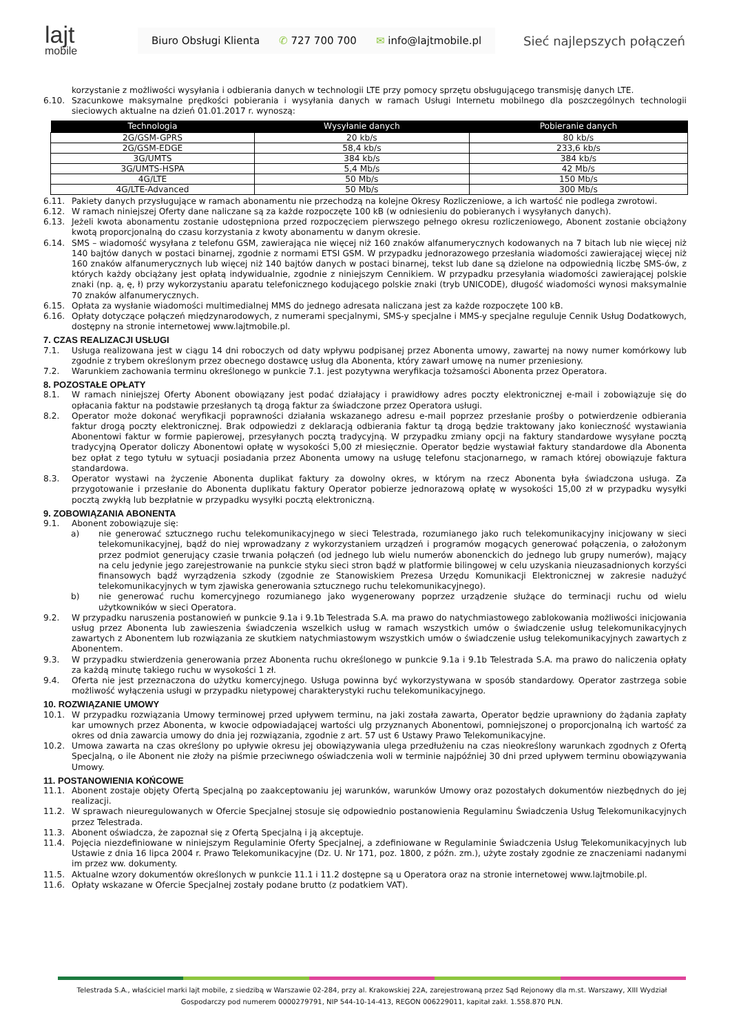lajt
mobile
Biuro Obsługi Klienta ✆ 727 700 700 ✉ info@lajtmobile.pl
Sieć najlepszych połączeń
korzystanie z możliwości wysyłania i odbierania danych w technologii LTE przy pomocy sprzętu obsługującego transmisję danych LTE.
6.10. Szacunkowe maksymalne prędkości pobierania i wysyłania danych w ramach Usługi Internetu mobilnego dla poszczególnych technologii sieciowych aktualne na dzień 01.01.2017 r. wynoszą:
| Technologia | Wysyłanie danych | Pobieranie danych |
| --- | --- | --- |
| 2G/GSM-GPRS | 20 kb/s | 80 kb/s |
| 2G/GSM-EDGE | 58,4 kb/s | 233,6 kb/s |
| 3G/UMTS | 384 kb/s | 384 kb/s |
| 3G/UMTS-HSPA | 5,4 Mb/s | 42 Mb/s |
| 4G/LTE | 50 Mb/s | 150 Mb/s |
| 4G/LTE-Advanced | 50 Mb/s | 300 Mb/s |
6.11. Pakiety danych przysługujące w ramach abonamentu nie przechodzą na kolejne Okresy Rozliczeniowe, a ich wartość nie podlega zwrotowi.
6.12. W ramach niniejszej Oferty dane naliczane są za każde rozpoczęte 100 kB (w odniesieniu do pobieranych i wysyłanych danych).
6.13. Jeżeli kwota abonamentu zostanie udostępniona przed rozpoczęciem pierwszego pełnego okresu rozliczeniowego, Abonent zostanie obciążony kwotą proporcjonalną do czasu korzystania z kwoty abonamentu w danym okresie.
6.14. SMS – wiadomość wysyłana z telefonu GSM, zawierająca nie więcej niż 160 znaków alfanumerycznych kodowanych na 7 bitach lub nie więcej niż 140 bajtów danych w postaci binarnej, zgodnie z normami ETSI GSM. W przypadku jednorazowego przesłania wiadomości zawierającej więcej niż 160 znaków alfanumerycznych lub więcej niż 140 bajtów danych w postaci binarnej, tekst lub dane są dzielone na odpowiednią liczbę SMS-ów, z których każdy obciążany jest opłatą indywidualnie, zgodnie z niniejszym Cennikiem. W przypadku przesyłania wiadomości zawierającej polskie znaki (np. ą, ę, ł) przy wykorzystaniu aparatu telefonicznego kodującego polskie znaki (tryb UNICODE), długość wiadomości wynosi maksymalnie 70 znaków alfanumerycznych.
6.15. Opłata za wysłanie wiadomości multimedialnej MMS do jednego adresata naliczana jest za każde rozpoczęte 100 kB.
6.16. Opłaty dotyczące połączeń międzynarodowych, z numerami specjalnymi, SMS-y specjalne i MMS-y specjalne reguluje Cennik Usług Dodatkowych, dostępny na stronie internetowej www.lajtmobile.pl.
7. CZAS REALIZACJI USŁUGI
7.1. Usługa realizowana jest w ciągu 14 dni roboczych od daty wpływu podpisanej przez Abonenta umowy, zawartej na nowy numer komórkowy lub zgodnie z trybem określonym przez obecnego dostawcę usług dla Abonenta, który zawarł umowę na numer przeniesiony.
7.2. Warunkiem zachowania terminu określonego w punkcie 7.1. jest pozytywna weryfikacja tożsamości Abonenta przez Operatora.
8. POZOSTAŁE OPŁATY
8.1. W ramach niniejszej Oferty Abonent obowiązany jest podać działający i prawidłowy adres poczty elektronicznej e-mail i zobowiązuje się do opłacania faktur na podstawie przesłanych tą drogą faktur za świadczone przez Operatora usługi.
8.2. Operator może dokonać weryfikacji poprawności działania wskazanego adresu e-mail poprzez przesłanie prośby o potwierdzenie odbierania faktur drogą poczty elektronicznej. Brak odpowiedzi z deklaracją odbierania faktur tą drogą będzie traktowany jako konieczność wystawiania Abonentowi faktur w formie papierowej, przesyłanych pocztą tradycyjną. W przypadku zmiany opcji na faktury standardowe wysyłane pocztą tradycyjną Operator doliczy Abonentowi opłatę w wysokości 5,00 zł miesięcznie. Operator będzie wystawiał faktury standardowe dla Abonenta bez opłat z tego tytułu w sytuacji posiadania przez Abonenta umowy na usługę telefonu stacjonarnego, w ramach której obowiązuje faktura standardowa.
8.3. Operator wystawi na życzenie Abonenta duplikat faktury za dowolny okres, w którym na rzecz Abonenta była świadczona usługa. Za przygotowanie i przesłanie do Abonenta duplikatu faktury Operator pobierze jednorazową opłatę w wysokości 15,00 zł w przypadku wysyłki pocztą zwykłą lub bezpłatnie w przypadku wysyłki pocztą elektroniczną.
9. ZOBOWIĄZANIA ABONENTA
9.1. Abonent zobowiązuje się:
a) nie generować sztucznego ruchu telekomunikacyjnego w sieci Telestrada, rozumianego jako ruch telekomunikacyjny inicjowany w sieci telekomunikacyjnej, bądź do niej wprowadzany z wykorzystaniem urządzeń i programów mogących generować połączenia, o założonym przez podmiot generujący czasie trwania połączeń (od jednego lub wielu numerów abonenckich do jednego lub grupy numerów), mający na celu jedynie jego zarejestrowanie na punkcie styku sieci stron bądź w platformie bilingowej w celu uzyskania nieuzasadnionych korzyści finansowych bądź wyrządzenia szkody (zgodnie ze Stanowiskiem Prezesa Urzędu Komunikacji Elektronicznej w zakresie nadużyć telekomunikacyjnych w tym zjawiska generowania sztucznego ruchu telekomunikacyjnego).
b) nie generować ruchu komercyjnego rozumianego jako wygenerowany poprzez urządzenie służące do terminacji ruchu od wielu użytkowników w sieci Operatora.
9.2. W przypadku naruszenia postanowień w punkcie 9.1a i 9.1b Telestrada S.A. ma prawo do natychmiastowego zablokowania możliwości inicjowania usług przez Abonenta lub zawieszenia świadczenia wszelkich usług w ramach wszystkich umów o świadczenie usług telekomunikacyjnych zawartych z Abonentem lub rozwiązania ze skutkiem natychmiastowym wszystkich umów o świadczenie usług telekomunikacyjnych zawartych z Abonentem.
9.3. W przypadku stwierdzenia generowania przez Abonenta ruchu określonego w punkcie 9.1a i 9.1b Telestrada S.A. ma prawo do naliczenia opłaty za każdą minutę takiego ruchu w wysokości 1 zł.
9.4. Oferta nie jest przeznaczona do użytku komercyjnego. Usługa powinna być wykorzystywana w sposób standardowy. Operator zastrzega sobie możliwość wyłączenia usługi w przypadku nietypowej charakterystyki ruchu telekomunikacyjnego.
10. ROZWIĄZANIE UMOWY
10.1. W przypadku rozwiązania Umowy terminowej przed upływem terminu, na jaki została zawarta, Operator będzie uprawniony do żądania zapłaty kar umownych przez Abonenta, w kwocie odpowiadającej wartości ulg przyznanych Abonentowi, pomniejszonej o proporcjonalną ich wartość za okres od dnia zawarcia umowy do dnia jej rozwiązania, zgodnie z art. 57 ust 6 Ustawy Prawo Telekomunikacyjne.
10.2. Umowa zawarta na czas określony po upływie okresu jej obowiązywania ulega przedłużeniu na czas nieokreślony warunkach zgodnych z Ofertą Specjalną, o ile Abonent nie złoży na piśmie przeciwnego oświadczenia woli w terminie najpóźniej 30 dni przed upływem terminu obowiązywania Umowy.
11. POSTANOWIENIA KOŃCOWE
11.1. Abonent zostaje objęty Ofertą Specjalną po zaakceptowaniu jej warunków, warunków Umowy oraz pozostałych dokumentów niezbędnych do jej realizacji.
11.2. W sprawach nieuregulowanych w Ofercie Specjalnej stosuje się odpowiednio postanowienia Regulaminu Świadczenia Usług Telekomunikacyjnych przez Telestrada.
11.3. Abonent oświadcza, że zapoznał się z Ofertą Specjalną i ją akceptuje.
11.4. Pojęcia niezdefiniowane w niniejszym Regulaminie Oferty Specjalnej, a zdefiniowane w Regulaminie Świadczenia Usług Telekomunikacyjnych lub Ustawie z dnia 16 lipca 2004 r. Prawo Telekomunikacyjne (Dz. U. Nr 171, poz. 1800, z późn. zm.), użyte zostały zgodnie ze znaczeniami nadanymi im przez ww. dokumenty.
11.5. Aktualne wzory dokumentów określonych w punkcie 11.1 i 11.2 dostępne są u Operatora oraz na stronie internetowej www.lajtmobile.pl.
11.6. Opłaty wskazane w Ofercie Specjalnej zostały podane brutto (z podatkiem VAT).
Telestrada S.A., właściciel marki lajt mobile, z siedzibą w Warszawie 02-284, przy al. Krakowskiej 22A, zarejestrowaną przez Sąd Rejonowy dla m.st. Warszawy, XIII Wydział Gospodarczy pod numerem 0000279791, NIP 544-10-14-413, REGON 006229011, kapitał zakł. 1.558.870 PLN.